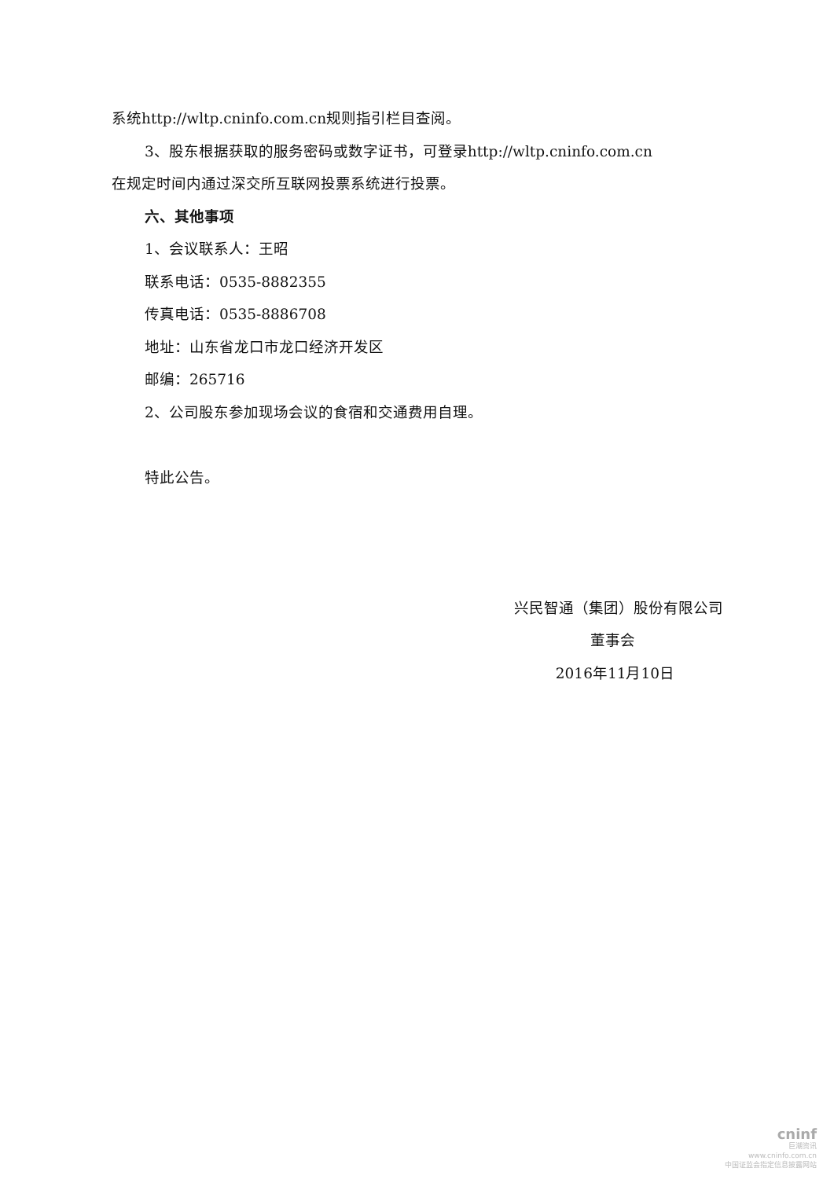系统http://wltp.cninfo.com.cn规则指引栏目查阅。
3、股东根据获取的服务密码或数字证书，可登录http://wltp.cninfo.com.cn
在规定时间内通过深交所互联网投票系统进行投票。
六、其他事项
1、会议联系人：王昭
联系电话：0535-8882355
传真电话：0535-8886708
地址：山东省龙口市龙口经济开发区
邮编：265716
2、公司股东参加现场会议的食宿和交通费用自理。
特此公告。
兴民智通（集团）股份有限公司
董事会
2016年11月10日
cninf
巨潮资讯
www.cninfo.com.cn
中国证监会指定信息披露网站